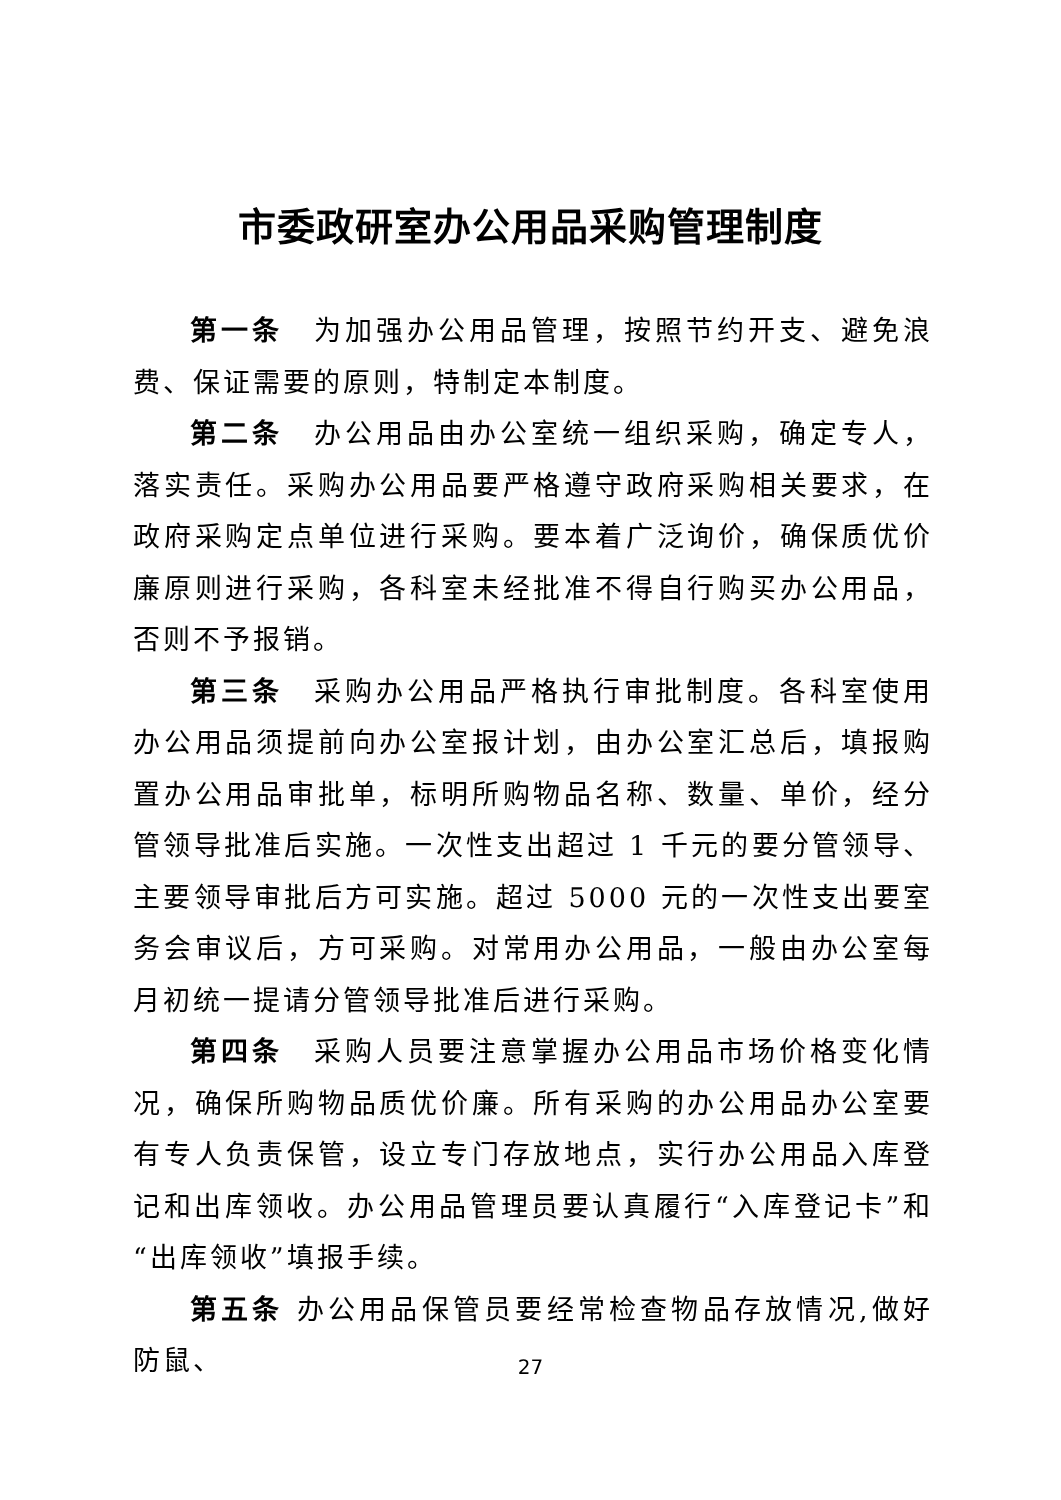市委政研室办公用品采购管理制度
第一条　为加强办公用品管理，按照节约开支、避免浪费、保证需要的原则，特制定本制度。
第二条　办公用品由办公室统一组织采购，确定专人，落实责任。采购办公用品要严格遵守政府采购相关要求，在政府采购定点单位进行采购。要本着广泛询价，确保质优价廉原则进行采购，各科室未经批准不得自行购买办公用品，否则不予报销。
第三条　采购办公用品严格执行审批制度。各科室使用办公用品须提前向办公室报计划，由办公室汇总后，填报购置办公用品审批单，标明所购物品名称、数量、单价，经分管领导批准后实施。一次性支出超过 1 千元的要分管领导、主要领导审批后方可实施。超过 5000 元的一次性支出要室务会审议后，方可采购。对常用办公用品，一般由办公室每月初统一提请分管领导批准后进行采购。
第四条　采购人员要注意掌握办公用品市场价格变化情况，确保所购物品质优价廉。所有采购的办公用品办公室要有专人负责保管，设立专门存放地点，实行办公用品入库登记和出库领收。办公用品管理员要认真履行“入库登记卡”和“出库领收”填报手续。
第五条 办公用品保管员要经常检查物品存放情况,做好防鼠、
27